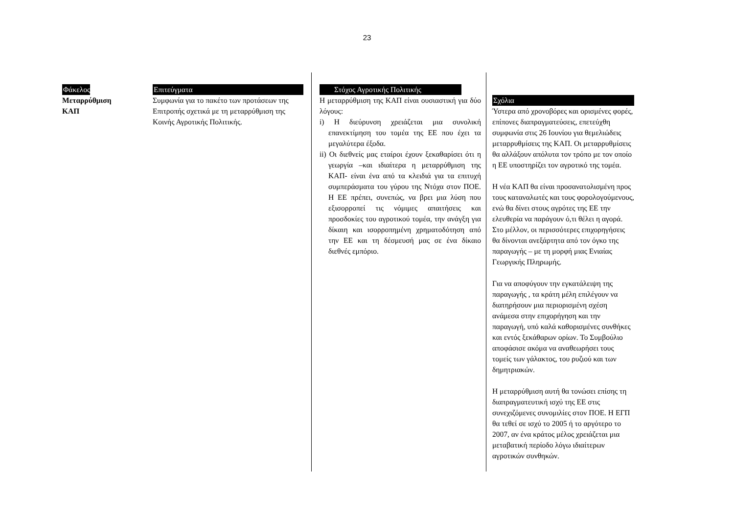23
Φάκελος
Μεταρρύθμιση
ΚΑΠ
Επιτεύγματα
Συμφωνία για το πακέτο των προτάσεων της Επιτροπής σχετικά με τη μεταρρύθμιση της Κοινής Αγροτικής Πολιτικής.
Στόχος Αγροτικής Πολιτικής
Η μεταρρύθμιση της ΚΑΠ είναι ουσιαστική για δύο λόγους:
i) Η διεύρυνση χρειάζεται μια συνολική επανεκτίμηση του τομέα της ΕΕ που έχει τα μεγαλύτερα έξοδα.
ii) Οι διεθνείς μας εταίροι έχουν ξεκαθαρίσει ότι η γεωργία –και ιδιαίτερα η μεταρρύθμιση της ΚΑΠ- είναι ένα από τα κλειδιά για τα επιτυχή συμπεράσματα του γύρου της Ντόχα στον ΠΟΕ. Η ΕΕ πρέπει, συνεπώς, να βρει μια λύση που εξισορροπεί τις νόμιμες απαιτήσεις και προσδοκίες του αγροτικού τομέα, την ανάγξη για δίκαιη και ισορροπημένη χρηματοδότηση από την ΕΕ και τη δέσμευσή μας σε ένα δίκαιο διεθνές εμπόριο.
Σχόλια
Ύστερα από χρονοβόρες και ορισμένες φορές, επίπονες διαπραγματεύσεις, επετεύχθη συμφωνία στις 26 Ιουνίου για θεμελιώδεις μεταρρυθμίσεις της ΚΑΠ. Οι μεταρρυθμίσεις θα αλλάξουν απόλυτα τον τρόπο με τον οποίο η ΕΕ υποστηρίζει τον αγροτικό της τομέα.
Η νέα ΚΑΠ θα είναι προσανατολισμένη προς τους καταναλωτές και τους φορολογούμενους, ενώ θα δίνει στους αγρότες της ΕΕ την ελευθερία να παράγουν ό,τι θέλει η αγορά. Στο μέλλον, οι περισσότερες επιχορηγήσεις θα δίνονται ανεξάρτητα από τον όγκο της παραγωγής – με τη μορφή μιας Ενιαίας Γεωργικής Πληρωμής.
Για να αποφύγουν την εγκατάλειψη της παραγωγής , τα κράτη μέλη επιλέγουν να διατηρήσουν μια περιορισμένη σχέση ανάμεσα στην επιχορήγηση και την παραγωγή, υπό καλά καθορισμένες συνθήκες και εντός ξεκάθαρων ορίων. Το Συμβούλιο αποφάσισε ακόμα να αναθεωρήσει τους τομείς των γάλακτος, του ρυζιού και των δημητριακών.
Η μεταρρύθμιση αυτή θα τονώσει επίσης τη διαπραγματευτική ισχύ της ΕΕ στις συνεχιζόμενες συνομιλίες στον ΠΟΕ. Η ΕΓΠ θα τεθεί σε ισχύ το 2005 ή το αργότερο το 2007, αν ένα κράτος μέλος χρειάζεται μια μεταβατική περίοδο λόγω ιδιαίτερων αγροτικών συνθηκών.